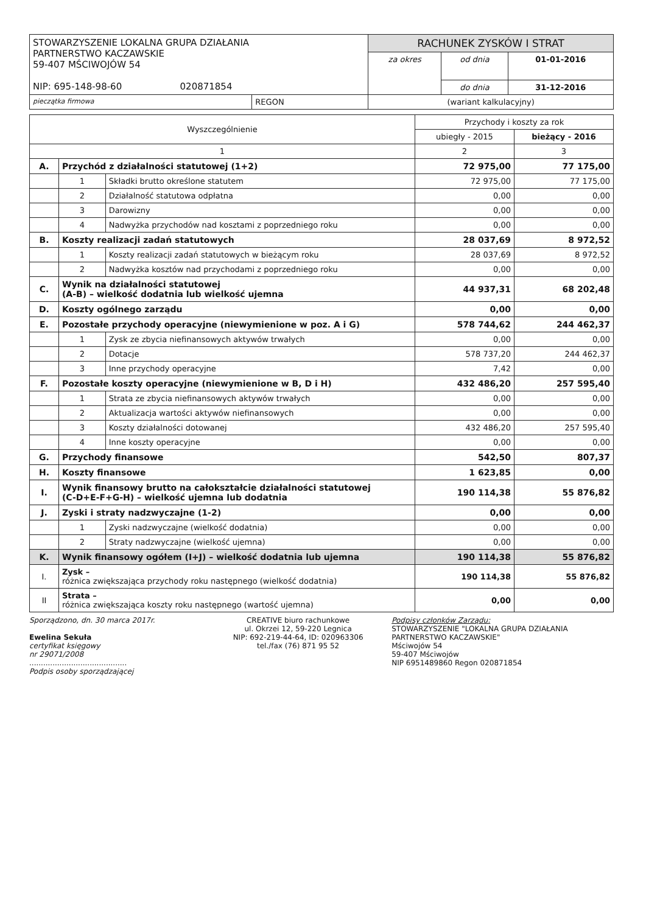| STOWARZYSZENIE LOKALNA GRUPA DZIAŁANIA PARTNERSTWO KACZAWSKIE 59-407 MŚCIWOJÓW 54 NIP: 695-148-98-60 020871854 | | RACHUNEK ZYSKÓW I STRAT | | |
| | | za okres | od dnia | 01-01-2016 |
| | | | do dnia | 31-12-2016 |
| pieczątka firmowa | REGON | (wariant kalkulacyjny) | | |
| Wyszczególnienie | | | Przychody i koszty za rok | |
| --- | --- | --- | --- | --- |
| | | | ubiegły - 2015 | bieżący - 2016 |
| 1 | | | 2 | 3 |
| A. | Przychód z działalności statutowej (1+2) | | 72 975,00 | 77 175,00 |
| | 1 | Składki brutto określone statutem | 72 975,00 | 77 175,00 |
| | 2 | Działalność statutowa odpłatna | 0,00 | 0,00 |
| | 3 | Darowizny | 0,00 | 0,00 |
| | 4 | Nadwyżka przychodów nad kosztami z poprzedniego roku | 0,00 | 0,00 |
| B. | Koszty realizacji zadań statutowych | | 28 037,69 | 8 972,52 |
| | 1 | Koszty realizacji zadań statutowych w bieżącym roku | 28 037,69 | 8 972,52 |
| | 2 | Nadwyżka kosztów nad przychodami z poprzedniego roku | 0,00 | 0,00 |
| C. | Wynik na działalności statutowej (A-B) – wielkość dodatnia lub wielkość ujemna | | 44 937,31 | 68 202,48 |
| D. | Koszty ogólnego zarządu | | 0,00 | 0,00 |
| E. | Pozostałe przychody operacyjne (niewymienione w poz. A i G) | | 578 744,62 | 244 462,37 |
| | 1 | Zysk ze zbycia niefinansowych aktywów trwałych | 0,00 | 0,00 |
| | 2 | Dotacje | 578 737,20 | 244 462,37 |
| | 3 | Inne przychody operacyjne | 7,42 | 0,00 |
| F. | Pozostałe koszty operacyjne (niewymienione w B, D i H) | | 432 486,20 | 257 595,40 |
| | 1 | Strata ze zbycia niefinansowych aktywów trwałych | 0,00 | 0,00 |
| | 2 | Aktualizacja wartości aktywów niefinansowych | 0,00 | 0,00 |
| | 3 | Koszty działalności dotowanej | 432 486,20 | 257 595,40 |
| | 4 | Inne koszty operacyjne | 0,00 | 0,00 |
| G. | Przychody finansowe | | 542,50 | 807,37 |
| H. | Koszty finansowe | | 1 623,85 | 0,00 |
| I. | Wynik finansowy brutto na całokształcie działalności statutowej (C-D+E-F+G-H) – wielkość ujemna lub dodatnia | | 190 114,38 | 55 876,82 |
| J. | Zyski i straty nadzwyczajne (1-2) | | 0,00 | 0,00 |
| | 1 | Zyski nadzwyczajne (wielkość dodatnia) | 0,00 | 0,00 |
| | 2 | Straty nadzwyczajne (wielkość ujemna) | 0,00 | 0,00 |
| K. | Wynik finansowy ogółem (I+J) – wielkość dodatnia lub ujemna | | 190 114,38 | 55 876,82 |
| I. | Zysk – różnica zwiększająca przychody roku następnego (wielkość dodatnia) | | 190 114,38 | 55 876,82 |
| II | Strata – różnica zwiększająca koszty roku następnego (wartość ujemna) | | 0,00 | 0,00 |
Sporządzono, dn. 30 marca 2017r.
Ewelina Sekuła
certyfikat księgowy
nr 29071/2008
..........................................
Podpis osoby sporządzającej
CREATIVE biuro rachunkowe
ul. Okrzei 12, 59-220 Legnica
NIP: 692-219-44-64, ID: 020963306
tel./fax (76) 871 95 52
Podpisy członków Zarządu:
STOWARZYSZENIE "LOKALNA GRUPA DZIAŁANIA PARTNERSTWO KACZAWSKIE"
Mściwojów 54
59-407 Mściwojów
NIP 6951489860 Regon 020871854